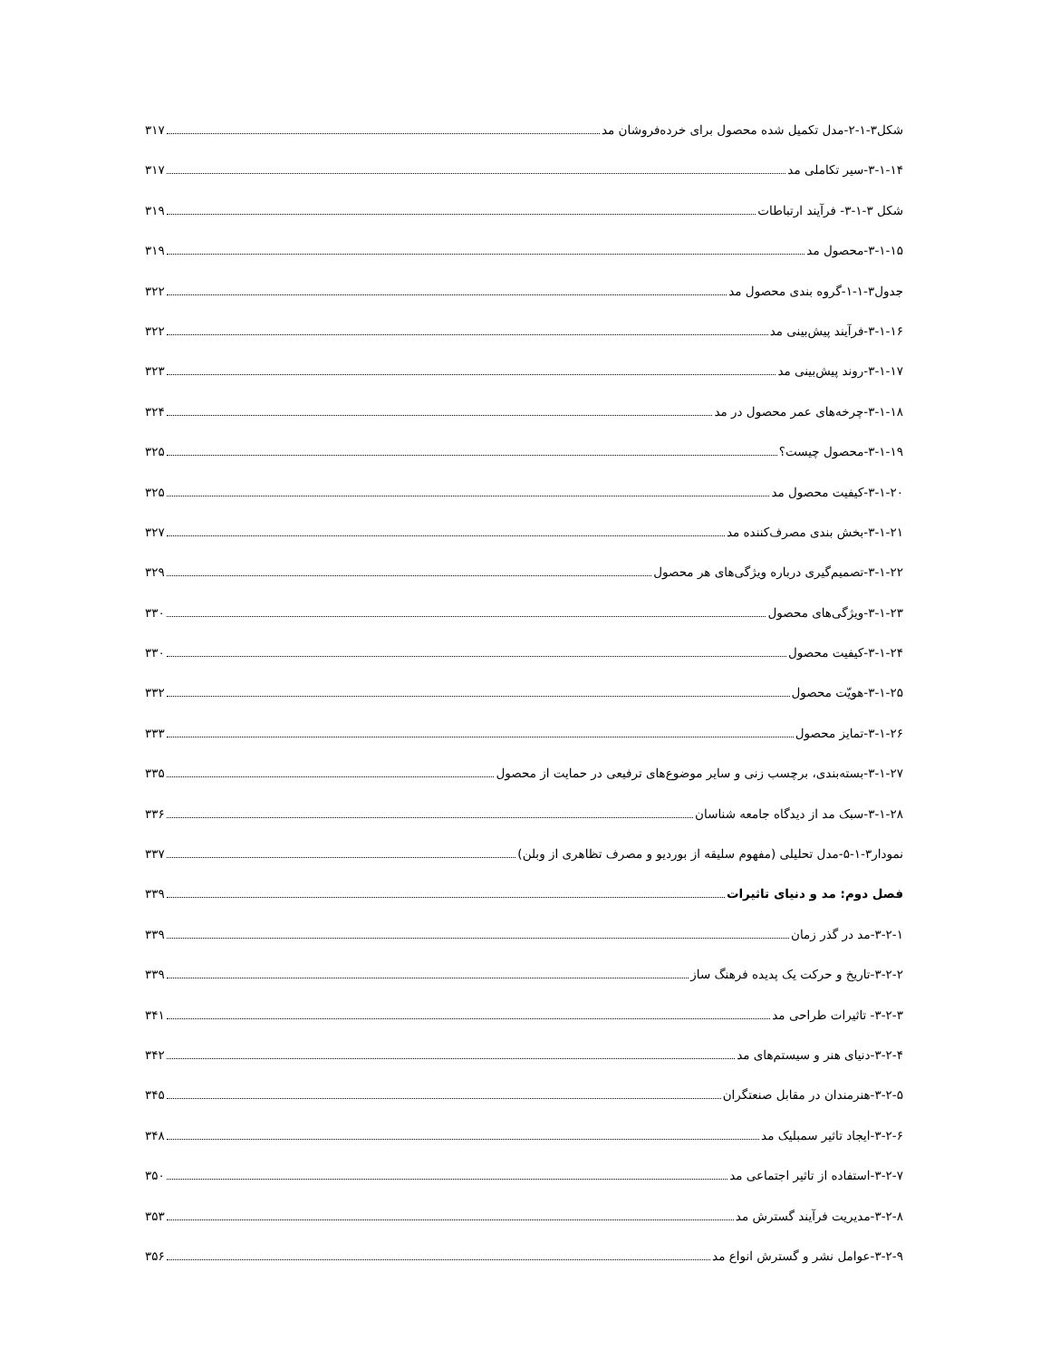شکل۳-۱-۲-مدل تکمیل شده محصول برای خرده‌فروشان مد ۳۱۷
۳-۱-۱۴-سیر تکاملی مد ۳۱۷
شکل ۳-۱-۳- فرآیند ارتباطات ۳۱۹
۳-۱-۱۵-محصول مد ۳۱۹
جدول۳-۱-۱-گروه بندی محصول مد ۳۲۲
۳-۱-۱۶-فرآیند پیش‌بینی مد ۳۲۲
۳-۱-۱۷-روند پیش‌بینی مد ۳۲۳
۳-۱-۱۸-چرخه‌های عمر محصول در مد ۳۲۴
۳-۱-۱۹-محصول چیست؟ ۳۲۵
۳-۱-۲۰-کیفیت محصول مد ۳۲۵
۳-۱-۲۱-بخش بندی مصرف‌کننده مد ۳۲۷
۳-۱-۲۲-تصمیم‌گیری درباره ویژگی‌های هر محصول ۳۲۹
۳-۱-۲۳-ویژگی‌های محصول ۳۳۰
۳-۱-۲۴-کیفیت محصول ۳۳۰
۳-۱-۲۵-هویّت محصول ۳۳۲
۳-۱-۲۶-تمایز محصول ۳۳۳
۳-۱-۲۷-بسته‌بندی، برچسب زنی و سایر موضوع‌های ترفیعی در حمایت از محصول ۳۳۵
۳-۱-۲۸-سبک مد از دیدگاه جامعه شناسان ۳۳۶
نمودار۳-۱-۵-مدل تحلیلی (مفهوم سلیقه از بوردیو و مصرف تظاهری از وبلن) ۳۳۷
فصل دوم: مد و دنیای تاثیرات ۳۳۹
۳-۲-۱-مد در گذر زمان ۳۳۹
۳-۲-۲-تاریخ و حرکت یک پدیده فرهنگ ساز ۳۳۹
۳-۲-۳- تاثیرات طراحی مد ۳۴۱
۳-۲-۴-دنیای هنر و سیستم‌های مد ۳۴۲
۳-۲-۵-هنرمندان در مقابل صنعتگران ۳۴۵
۳-۲-۶-ایجاد تاثیر سمبلیک مد ۳۴۸
۳-۲-۷-استفاده از تاثیر اجتماعی مد ۳۵۰
۳-۲-۸-مدیریت فرآیند گسترش مد ۳۵۳
۳-۲-۹-عوامل نشر و گسترش انواع مد ۳۵۶